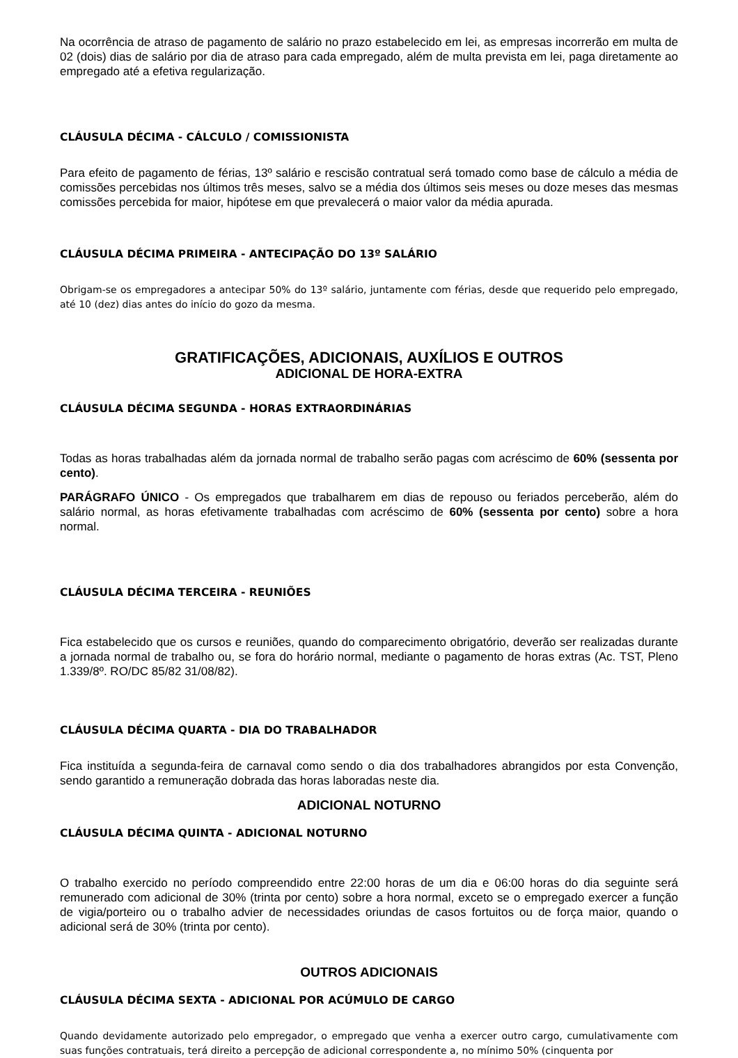Na ocorrência de atraso de pagamento de salário no prazo estabelecido em lei, as empresas incorrerão em multa de 02 (dois) dias de salário por dia de atraso para cada empregado, além de multa prevista em lei, paga diretamente ao empregado até a efetiva regularização.
CLÁUSULA DÉCIMA - CÁLCULO / COMISSIONISTA
Para efeito de pagamento de férias, 13º salário e rescisão contratual será tomado como base de cálculo a média de comissões percebidas nos últimos três meses, salvo se a média dos últimos seis meses ou doze meses das mesmas comissões percebida for maior, hipótese em que prevalecerá o maior valor da média apurada.
CLÁUSULA DÉCIMA PRIMEIRA - ANTECIPAÇÃO DO 13º SALÁRIO
Obrigam-se os empregadores a antecipar 50% do 13º salário, juntamente com férias, desde que requerido pelo empregado, até 10 (dez) dias antes do início do gozo da mesma.
GRATIFICAÇÕES, ADICIONAIS, AUXÍLIOS E OUTROS
ADICIONAL DE HORA-EXTRA
CLÁUSULA DÉCIMA SEGUNDA - HORAS EXTRAORDINÁRIAS
Todas as horas trabalhadas além da jornada normal de trabalho serão pagas com acréscimo de 60% (sessenta por cento).
PARÁGRAFO ÚNICO - Os empregados que trabalharem em dias de repouso ou feriados perceberão, além do salário normal, as horas efetivamente trabalhadas com acréscimo de 60% (sessenta por cento) sobre a hora normal.
CLÁUSULA DÉCIMA TERCEIRA - REUNIÕES
Fica estabelecido que os cursos e reuniões, quando do comparecimento obrigatório, deverão ser realizadas durante a jornada normal de trabalho ou, se fora do horário normal, mediante o pagamento de horas extras (Ac. TST, Pleno 1.339/8º. RO/DC 85/82 31/08/82).
CLÁUSULA DÉCIMA QUARTA - DIA DO TRABALHADOR
Fica instituída a segunda-feira de carnaval como sendo o dia dos trabalhadores abrangidos por esta Convenção, sendo garantido a remuneração dobrada das horas laboradas neste dia.
ADICIONAL NOTURNO
CLÁUSULA DÉCIMA QUINTA - ADICIONAL NOTURNO
O trabalho exercido no período compreendido entre 22:00 horas de um dia e 06:00 horas do dia seguinte será remunerado com adicional de 30% (trinta por cento) sobre a hora normal, exceto se o empregado exercer a função de vigia/porteiro ou o trabalho advier de necessidades oriundas de casos fortuitos ou de força maior, quando o adicional será de 30% (trinta por cento).
OUTROS ADICIONAIS
CLÁUSULA DÉCIMA SEXTA - ADICIONAL POR ACÚMULO DE CARGO
Quando devidamente autorizado pelo empregador, o empregado que venha a exercer outro cargo, cumulativamente com suas funções contratuais, terá direito a percepção de adicional correspondente a, no mínimo 50% (cinquenta por